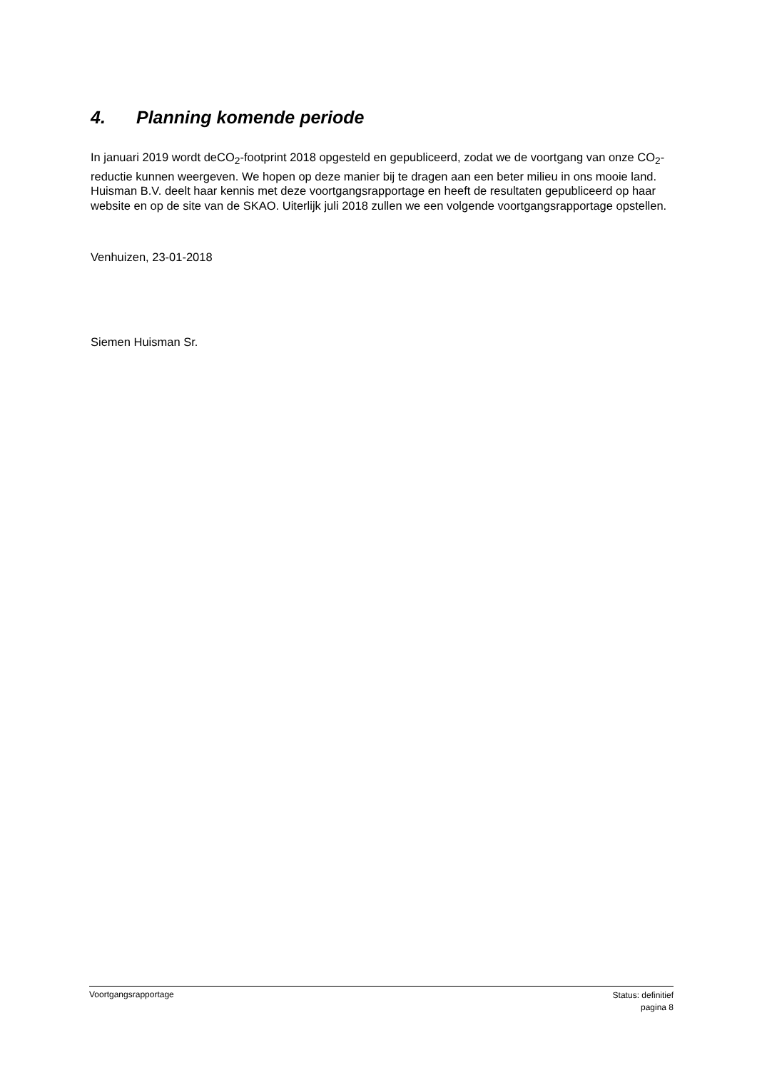4. Planning komende periode
In januari 2019 wordt deCO<sub>2</sub>-footprint 2018 opgesteld en gepubliceerd, zodat we de voortgang van onze CO<sub>2</sub>-reductie kunnen weergeven. We hopen op deze manier bij te dragen aan een beter milieu in ons mooie land. Huisman B.V. deelt haar kennis met deze voortgangsrapportage en heeft de resultaten gepubliceerd op haar website en op de site van de SKAO. Uiterlijk juli 2018 zullen we een volgende voortgangsrapportage opstellen.
Venhuizen, 23-01-2018
Siemen Huisman Sr.
Voortgangsrapportage
Status: definitief
pagina 8